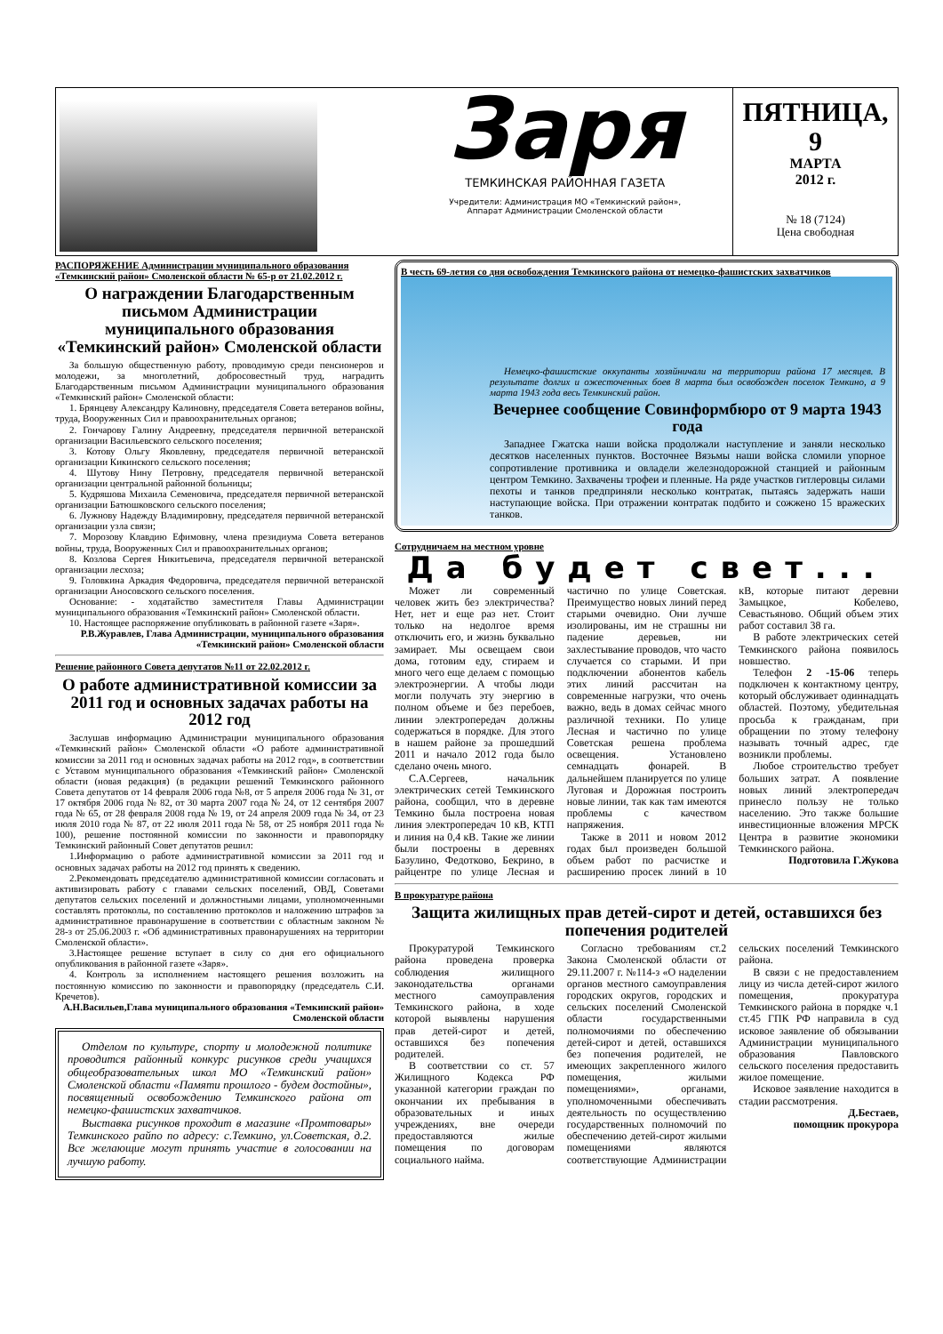Заря
ТЕМКИНСКАЯ РАЙОННАЯ ГАЗЕТА
Учредители: Администрация МО «Темкинский район»,
Аппарат Администрации Смоленской области
ПЯТНИЦА,
9
МАРТА
2012 г.
№ 18 (7124)
Цена свободная
РАСПОРЯЖЕНИЕ Администрации муниципального образования «Темкинский район» Смоленской области № 65-р от 21.02.2012 г.
О награждении Благодарственным письмом Администрации муниципального образования «Темкинский район» Смоленской области
За большую общественную работу, проводимую среди пенсионеров и молодежи, за многолетний, добросовестный труд, наградить Благодарственным письмом Администрации муниципального образования «Темкинский район» Смоленской области:
1. Брянцеву Александру Калиновну, председателя Совета ветеранов войны, труда, Вооруженных Сил и правоохранительных органов;
2. Гончарову Галину Андреевну, председателя первичной ветеранской организации Васильевского сельского поселения;
3. Котову Ольгу Яковлевну, председателя первичной ветеранской организации Кикинского сельского поселения;
4. Шутову Нину Петровну, председателя первичной ветеранской организации центральной районной больницы;
5. Кудряшова Михаила Семеновича, председателя первичной ветеранской организации Батюшковского сельского поселения;
6. Лужнову Надежду Владимировну, председателя первичной ветеранской организации узла связи;
7. Морозову Клавдию Ефимовну, члена президиума Совета ветеранов войны, труда, Вооруженных Сил и правоохранительных органов;
8. Козлова Сергея Никитьевича, председателя первичной ветеранской организации лесхоза;
9. Головкина Аркадия Федоровича, председателя первичной ветеранской организации Аносовского сельского поселения.
Основание: - ходатайство заместителя Главы Администрации муниципального образования «Темкинский район» Смоленской области.
10. Настоящее распоряжение опубликовать в районной газете «Заря».
Р.В.Журавлев, Глава Администрации, муниципального образования «Темкинский район» Смоленской области
Решение районного Совета депутатов №11 от 22.02.2012 г.
О работе административной комиссии за 2011 год и основных задачах работы на 2012 год
Заслушав информацию Администрации муниципального образования «Темкинский район» Смоленской области «О работе административной комиссии за 2011 год и основных задачах работы на 2012 год», в соответствии с Уставом муниципального образования «Темкинский район» Смоленской области (новая редакция) (в редакции решений Темкинского районного Совета депутатов от 14 февраля 2006 года №8, от 5 апреля 2006 года № 31, от 17 октября 2006 года № 82, от 30 марта 2007 года № 24, от 12 сентября 2007 года № 65, от 28 февраля 2008 года № 19, от 24 апреля 2009 года № 34, от 23 июля 2010 года № 87, от 22 июля 2011 года № 58, от 25 ноября 2011 года № 100), решение постоянной комиссии по законности и правопорядку Темкинский районный Совет депутатов решил:
1.Информацию о работе административной комиссии за 2011 год и основных задачах работы на 2012 год принять к сведению.
2.Рекомендовать председателю административной комиссии согласовать и активизировать работу с главами сельских поселений, ОВД, Советами депутатов сельских поселений и должностными лицами, уполномоченными составлять протоколы, по составлению протоколов и наложению штрафов за административное правонарушение в соответствии с областным законом № 28-з от 25.06.2003 г. «Об административных правонарушениях на территории Смоленской области».
3.Настоящее решение вступает в силу со дня его официального опубликования в районной газете «Заря».
4. Контроль за исполнением настоящего решения возложить на постоянную комиссию по законности и правопорядку (председатель С.И. Кречетов).
А.Н.Васильев,Глава муниципального образования «Темкинский район» Смоленской области
Отделом по культуре, спорту и молодежной политике проводится районный конкурс рисунков среди учащихся общеобразовательных школ МО «Темкинский район» Смоленской области «Памяти прошлого - будем достойны», посвященный освобождению Темкинского района от немецко-фашистских захватчиков.
Выставка рисунков проходит в магазине «Промтовары» Темкинского райпо по адресу: с.Темкино, ул.Советская, д.2. Все желающие могут принять участие в голосовании на лучшую работу.
В честь 69-летия со дня освобождения Темкинского района от немецко-фашистских захватчиков
Немецко-фашистские оккупанты хозяйничали на территории района 17 месяцев. В результате долгих и ожесточенных боев 8 марта был освобожден поселок Темкино, а 9 марта 1943 года весь Темкинский район.
Вечернее сообщение Совинформбюро от 9 марта 1943 года
Западнее Гжатска наши войска продолжали наступление и заняли несколько десятков населенных пунктов. Восточнее Вязьмы наши войска сломили упорное сопротивление противника и овладели железнодорожной станцией и районным центром Темкино. Захвачены трофеи и пленные. На ряде участков гитлеровцы силами пехоты и танков предприняли несколько контратак, пытаясь задержать наши наступающие войска. При отражении контратак подбито и сожжено 15 вражеских танков.
Сотрудничаем на местном уровне
Да будет свет...
Может ли современный человек жить без электричества? Нет, нет и еще раз нет. Стоит только на недолгое время отключить его, и жизнь буквально замирает. Мы освещаем свои дома, готовим еду, стираем и много чего еще делаем с помощью электроэнергии. А чтобы люди могли получать эту энергию в полном объеме и без перебоев, линии электропередач должны содержаться в порядке. Для этого в нашем районе за прошедший 2011 и начало 2012 года было сделано очень много.
С.А.Сергеев, начальник электрических сетей Темкинского района, сообщил, что в деревне Темкино была построена новая линия электропередач 10 кВ, КТП и линия на 0,4 кВ. Такие же линии были построены в деревнях Базулино, Федотково, Бекрино, в райцентре по улице Лесная и частично по улице Советская. Преимущество новых линий перед старыми очевидно. Они лучше изолированы, им не страшны ни падение деревьев, ни захлестывание проводов, что часто случается со старыми. И при подключении абонентов кабель этих линий рассчитан на современные нагрузки, что очень важно, ведь в домах сейчас много различной техники. По улице Лесная и частично по улице Советская решена проблема освещения. Установлено семнадцать фонарей. В дальнейшем планируется по улице Луговая и Дорожная построить новые линии, так как там имеются проблемы с качеством напряжения.
Также в 2011 и новом 2012 годах был произведен большой объем работ по расчистке и расширению просек линий в 10 кВ, которые питают деревни Замыцкое, Кобелево, Севастьяново. Общий объем этих работ составил 38 га.
В работе электрических сетей Темкинского района появилось новшество.
Телефон 2 -15-06 теперь подключен к контактному центру, который обслуживает одиннадцать областей. Поэтому, убедительная просьба к гражданам, при обращении по этому телефону называть точный адрес, где возникли проблемы.
Любое строительство требует больших затрат. А появление новых линий электропередач принесло пользу не только населению. Это также большие инвестиционные вложения МРСК Центра в развитие экономики Темкинского района.
Подготовила Г.Жукова
В прокуратуре района
Защита жилищных прав детей-сирот и детей, оставшихся без попечения родителей
Прокуратурой Темкинского района проведена проверка соблюдения жилищного законодательства органами местного самоуправления Темкинского района, в ходе которой выявлены нарушения прав детей-сирот и детей, оставшихся без попечения родителей.
В соответствии со ст. 57 Жилищного Кодекса РФ указанной категории граждан по окончании их пребывания в образовательных и иных учреждениях, вне очереди предоставляются жилые помещения по договорам социального найма.
Согласно требованиям ст.2 Закона Смоленской области от 29.11.2007 г. №114-з «О наделении органов местного самоуправления городских округов, городских и сельских поселений Смоленской области государственными полномочиями по обеспечению детей-сирот и детей, оставшихся без попечения родителей, не имеющих закрепленного жилого помещения, жилыми помещениями», органами, уполномоченными обеспечивать деятельность по осуществлению государственных полномочий по обеспечению детей-сирот жилыми помещениями являются соответствующие Администрации сельских поселений Темкинского района.
В связи с не предоставлением лицу из числа детей-сирот жилого помещения, прокуратура Темкинского района в порядке ч.1 ст.45 ГПК РФ направила в суд исковое заявление об обязывании Администрации муниципального образования Павловского сельского поселения предоставить жилое помещение.
Исковое заявление находится в стадии рассмотрения.
Д.Бестаев,
помощник прокурора